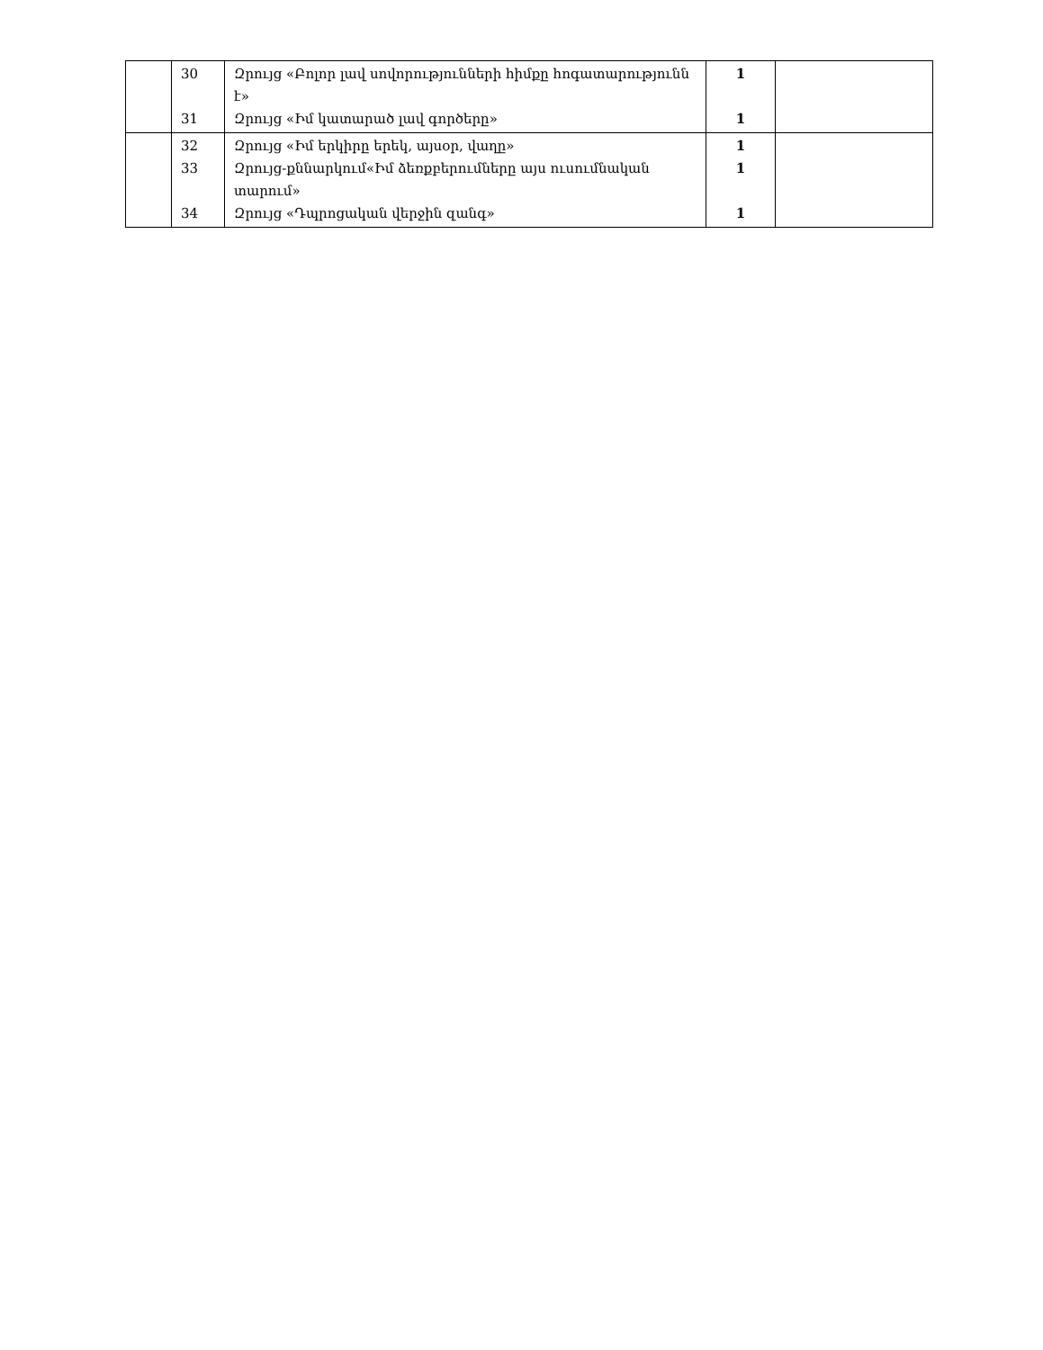| | 30 31 | Զրույց «Բոլոր լավ սովորությունների հիմքը հոգատարությունն է» Զրույց «Իմ կատարած լավ գործերը» | 1 1 | |
| | 32 33 34 | Զրույց «Իմ երկիրը երեկ, այսօր, վաղը» Զրույց-քննարկում«Իմ ձեռքբերումները այս ուսումնական տարում» Զրույց «Դպրոցական վերջին զանգ» | 1 1 1 | |